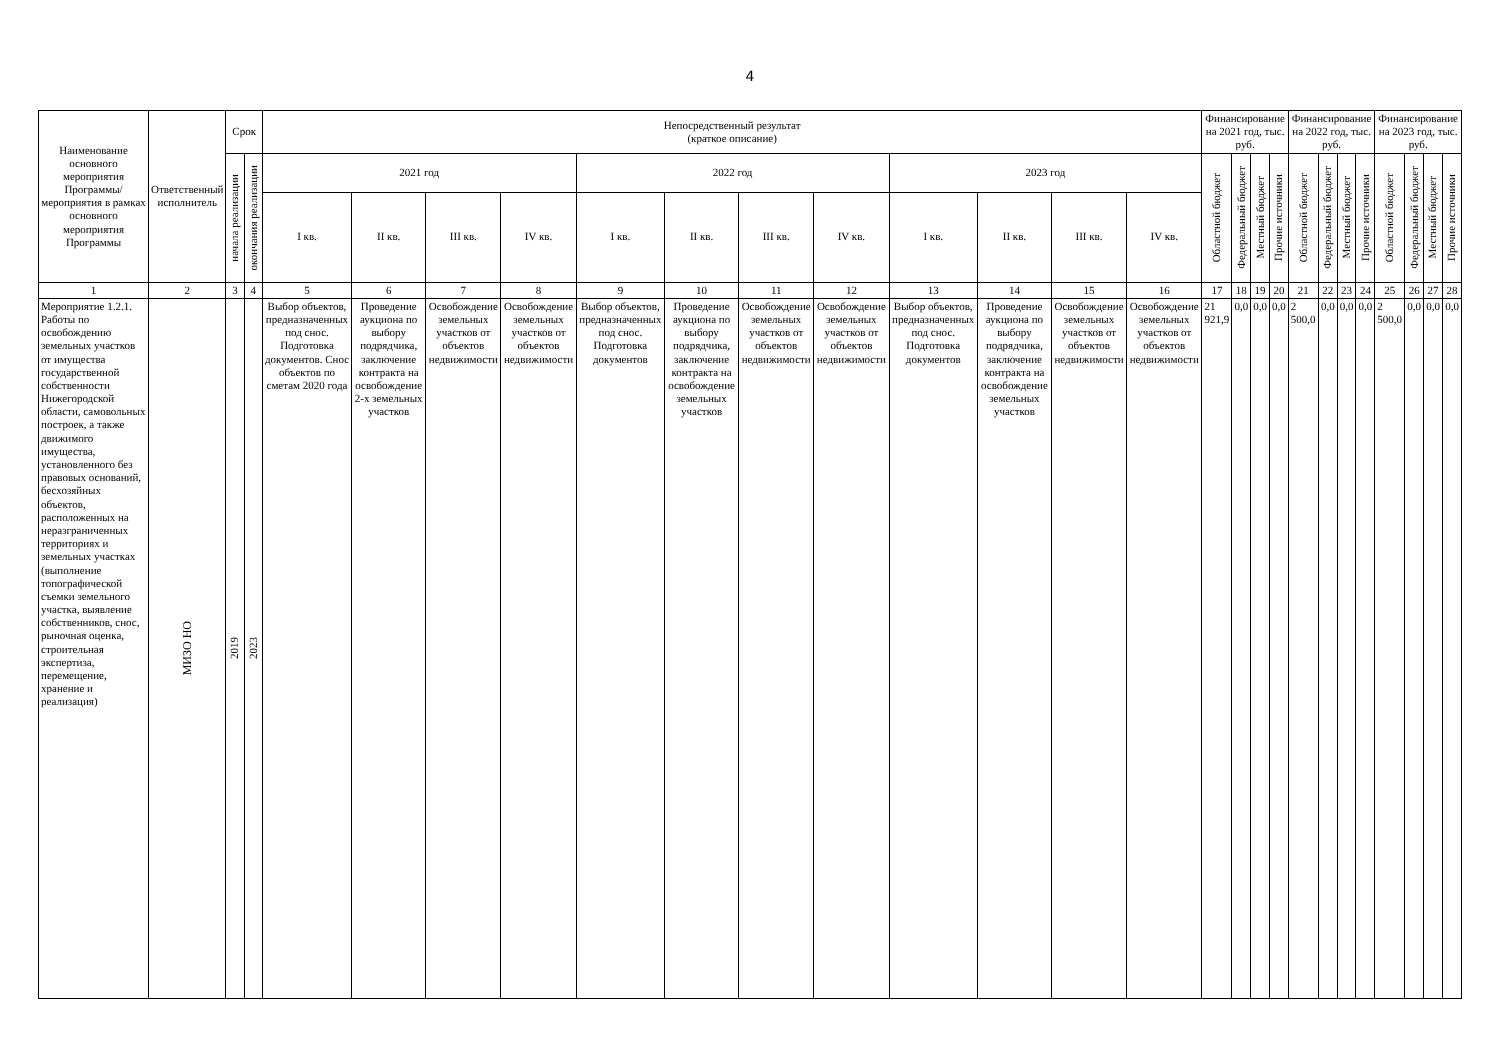4
| Наименование основного мероприятия Программы/ мероприятия в рамках основного мероприятия Программы | Ответственный исполнитель | Срок | | Непосредственный результат (краткое описание) | | | | | | | | | | | | Финансирование на 2021 год, тыс. руб. | | | | Финансирование на 2022 год, тыс. руб. | | | | Финансирование на 2023 год, тыс. руб. | | | |
| --- | --- | --- | --- | --- | --- | --- | --- | --- | --- | --- | --- | --- | --- | --- | --- | --- | --- | --- | --- | --- | --- | --- | --- | --- | --- | --- | --- |
| | | начала реализации | окончания реализации | 2021 год | | | | 2022 год | | | | 2023 год | | | | Областной бюджет | Федеральный бюджет | Местный бюджет | Прочие источники | Областной бюджет | Федеральный бюджет | Местный бюджет | Прочие источники | Областной бюджет | Федеральный бюджет | Местный бюджет | Прочие источники |
| | | | | I кв. | II кв. | III кв. | IV кв. | I кв. | II кв. | III кв. | IV кв. | I кв. | II кв. | III кв. | IV кв. | | | | | | | | | | | | |
| 1 | 2 | 3 | 4 | 5 | 6 | 7 | 8 | 9 | 10 | 11 | 12 | 13 | 14 | 15 | 16 | 17 | 18 | 19 | 20 | 21 | 22 | 23 | 24 | 25 | 26 | 27 | 28 |
| Мероприятие 1.2.1. Работы по освобождению земельных участков от имущества государственной собственности Нижегородской области, самовольных построек, а также движимого имущества, установленного без правовых оснований, бесхозяйных объектов, расположенных на неразграниченных территориях и земельных участках (выполнение топографической съемки земельного участка, выявление собственников, снос, рыночная оценка, строительная экспертиза, перемещение, хранение и реализация) | МИЗО НО | 2019 | 2023 | Выбор объектов, предназначенных под снос. Подготовка документов. Снос объектов по сметам 2020 года | Проведение аукциона по выбору подрядчика, заключение контракта на освобождение 2-х земельных участков | Освобождение земельных участков от объектов недвижимости | Освобождение земельных участков от объектов недвижимости | Выбор объектов, предназначенных под снос. Подготовка документов | Проведение аукциона по выбору подрядчика, заключение контракта на освобождение земельных участков | Освобождение земельных участков от объектов недвижимости | Освобождение земельных участков от объектов недвижимости | Выбор объектов, предназначенных под снос. Подготовка документов | Проведение аукциона по выбору подрядчика, заключение контракта на освобождение земельных участков | Освобождение земельных участков от объектов недвижимости | Освобождение земельных участков от объектов недвижимости | 21 921,9 | 0,0 | 0,0 | 0,0 | 2 500,0 | 0,0 | 0,0 | 0,0 | 2 500,0 | 0,0 | 0,0 | 0,0 |